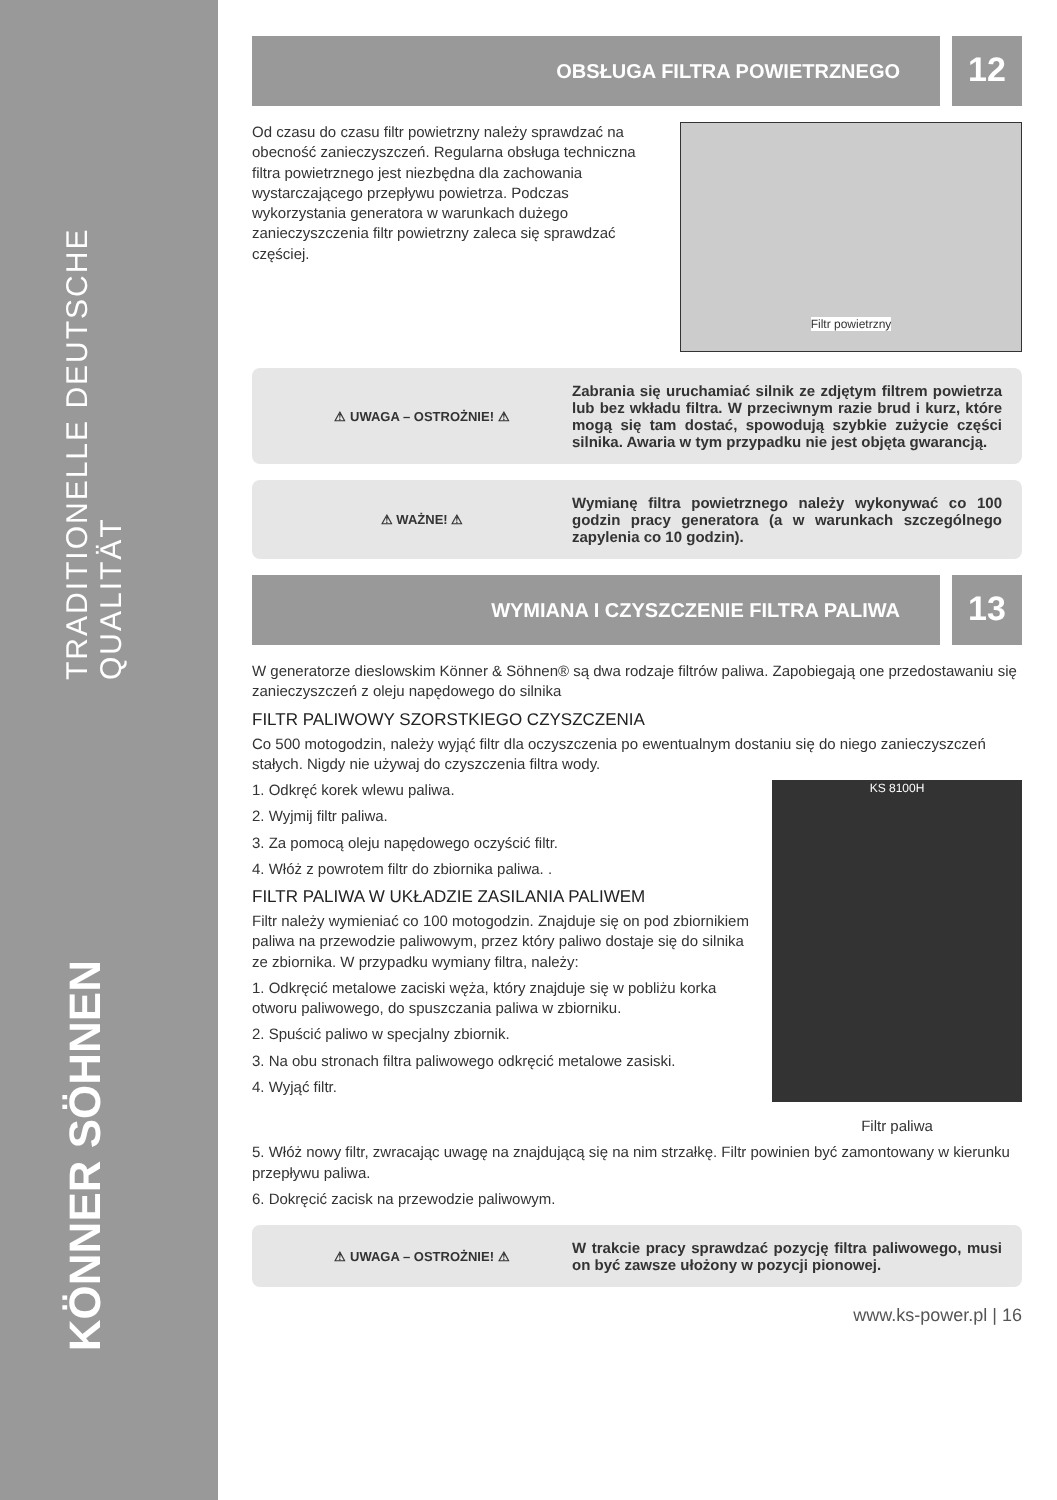TRADITIONELLE DEUTSCHE QUALITÄT
KÖNNER SÖHNEN
OBSŁUGA FILTRA POWIETRZNEGO
12
Od czasu do czasu filtr powietrzny należy sprawdzać na obecność zanieczyszczeń. Regularna obsługa techniczna filtra powietrznego jest niezbędna dla zachowania wystarczającego przepływu powietrza. Podczas wykorzystania generatora w warunkach dużego zanieczyszczenia filtr powietrzny zaleca się sprawdzać częściej.
Filtr powietrzny
⚠ UWAGA – OSTROŻNIE! ⚠
Zabrania się uruchamiać silnik ze zdjętym filtrem powietrza lub bez wkładu filtra. W przeciwnym razie brud i kurz, które mogą się tam dostać, spowodują szybkie zużycie części silnika. Awaria w tym przypadku nie jest objęta gwarancją.
⚠ WAŻNE! ⚠
Wymianę filtra powietrznego należy wykonywać co 100 godzin pracy generatora (a w warunkach szczególnego zapylenia co 10 godzin).
WYMIANA I CZYSZCZENIE FILTRA PALIWA
13
W generatorze dieslowskim Könner & Söhnen® są dwa rodzaje filtrów paliwa. Zapobiegają one przedostawaniu się zanieczyszczeń z oleju napędowego do silnika
FILTR PALIWOWY SZORSTKIEGO CZYSZCZENIA
Co 500 motogodzin, należy wyjąć filtr dla oczyszczenia po ewentualnym dostaniu się do niego zanieczyszczeń stałych. Nigdy nie używaj do czyszczenia filtra wody.
1. Odkręć korek wlewu paliwa.
2. Wyjmij filtr paliwa.
3. Za pomocą oleju napędowego oczyścić filtr.
4. Włóż z powrotem filtr do zbiornika paliwa. .
FILTR PALIWA W UKŁADZIE ZASILANIA PALIWEM
Filtr należy wymieniać co 100 motogodzin. Znajduje się on pod zbiornikiem paliwa na przewodzie paliwowym, przez który paliwo dostaje się do silnika ze zbiornika. W przypadku wymiany filtra, należy:
1. Odkręcić metalowe zaciski węża, który znajduje się w pobliżu korka otworu paliwowego, do spuszczania paliwa w zbiorniku.
2. Spuścić paliwo w specjalny zbiornik.
3. Na obu stronach filtra paliwowego odkręcić metalowe zasiski.
4. Wyjąć filtr.
KS 8100H
Filtr paliwa
5. Włóż nowy filtr, zwracając uwagę na znajdującą się na nim strzałkę. Filtr powinien być zamontowany w kierunku przepływu paliwa.
6. Dokręcić zacisk na przewodzie paliwowym.
⚠ UWAGA – OSTROŻNIE! ⚠
W trakcie pracy sprawdzać pozycję filtra paliwowego, musi on być zawsze ułożony w pozycji pionowej.
www.ks-power.pl | 16